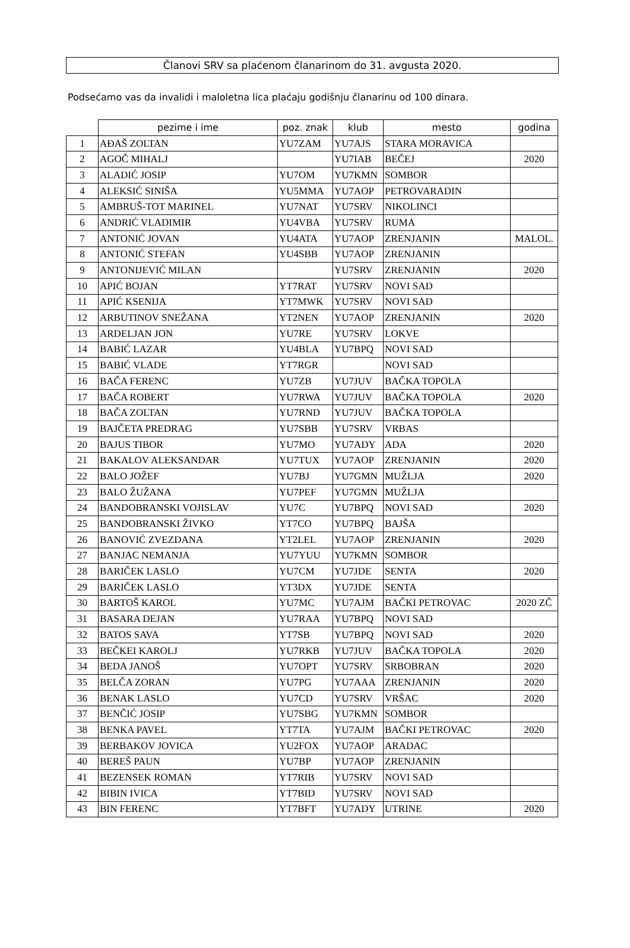Članovi SRV sa plaćenom članarinom do 31. avgusta 2020.
Podsećamo vas da invalidi i maloletna lica plaćaju godišnju članarinu od 100 dinara.
| | pezime i ime | poz. znak | klub | mesto | godina |
| --- | --- | --- | --- | --- | --- |
| 1 | AĐAŠ ZOLTAN | YU7ZAM | YU7AJS | STARA MORAVICA | |
| 2 | AGOČ MIHALJ | | YU7IAB | BEČEJ | 2020 |
| 3 | ALADIĆ JOSIP | YU7OM | YU7KMN | SOMBOR | |
| 4 | ALEKSIĆ SINIŠA | YU5MMA | YU7AOP | PETROVARADIN | |
| 5 | AMBRUŠ-TOT MARINEL | YU7NAT | YU7SRV | NIKOLINCI | |
| 6 | ANDRIĆ VLADIMIR | YU4VBA | YU7SRV | RUMA | |
| 7 | ANTONIĆ JOVAN | YU4ATA | YU7AOP | ZRENJANIN | MALOL. |
| 8 | ANTONIĆ STEFAN | YU4SBB | YU7AOP | ZRENJANIN | |
| 9 | ANTONIJEVIĆ MILAN | | YU7SRV | ZRENJANIN | 2020 |
| 10 | APIĆ BOJAN | YT7RAT | YU7SRV | NOVI SAD | |
| 11 | APIĆ KSENIJA | YT7MWK | YU7SRV | NOVI SAD | |
| 12 | ARBUTINOV SNEŽANA | YT2NEN | YU7AOP | ZRENJANIN | 2020 |
| 13 | ARDELJAN JON | YU7RE | YU7SRV | LOKVE | |
| 14 | BABIĆ LAZAR | YU4BLA | YU7BPQ | NOVI SAD | |
| 15 | BABIĆ VLADE | YT7RGR | | NOVI SAD | |
| 16 | BAČA FERENC | YU7ZB | YU7JUV | BAČKA TOPOLA | |
| 17 | BAČA ROBERT | YU7RWA | YU7JUV | BAČKA TOPOLA | 2020 |
| 18 | BAČA ZOLTAN | YU7RND | YU7JUV | BAČKA TOPOLA | |
| 19 | BAJČETA PREDRAG | YU7SBB | YU7SRV | VRBAS | |
| 20 | BAJUS TIBOR | YU7MO | YU7ADY | ADA | 2020 |
| 21 | BAKALOV ALEKSANDAR | YU7TUX | YU7AOP | ZRENJANIN | 2020 |
| 22 | BALO JOŽEF | YU7BJ | YU7GMN | MUŽLJA | 2020 |
| 23 | BALO ŽUŽANA | YU7PEF | YU7GMN | MUŽLJA | |
| 24 | BANDOBRANSKI VOJISLAV | YU7C | YU7BPQ | NOVI SAD | 2020 |
| 25 | BANDOBRANSKI ŽIVKO | YT7CO | YU7BPQ | BAJŠA | |
| 26 | BANOVIĆ ZVEZDANA | YT2LEL | YU7AOP | ZRENJANIN | 2020 |
| 27 | BANJAC NEMANJA | YU7YUU | YU7KMN | SOMBOR | |
| 28 | BARIČEK LASLO | YU7CM | YU7JDE | SENTA | 2020 |
| 29 | BARIČEK LASLO | YT3DX | YU7JDE | SENTA | |
| 30 | BARTOŠ KAROL | YU7MC | YU7AJM | BAČKI PETROVAC | 2020 ZČ |
| 31 | BASARA DEJAN | YU7RAA | YU7BPQ | NOVI SAD | |
| 32 | BATOS SAVA | YT7SB | YU7BPQ | NOVI SAD | 2020 |
| 33 | BEČKEI KAROLJ | YU7RKB | YU7JUV | BAČKA TOPOLA | 2020 |
| 34 | BEDA JANOŠ | YU7OPT | YU7SRV | SRBOBRAN | 2020 |
| 35 | BELČA ZORAN | YU7PG | YU7AAA | ZRENJANIN | 2020 |
| 36 | BENAK LASLO | YU7CD | YU7SRV | VRŠAC | 2020 |
| 37 | BENČIĆ JOSIP | YU7SBG | YU7KMN | SOMBOR | |
| 38 | BENKA PAVEL | YT7TA | YU7AJM | BAČKI PETROVAC | 2020 |
| 39 | BERBAKOV JOVICA | YU2FOX | YU7AOP | ARADAC | |
| 40 | BEREŠ PAUN | YU7BP | YU7AOP | ZRENJANIN | |
| 41 | BEZENSEK ROMAN | YT7RIB | YU7SRV | NOVI SAD | |
| 42 | BIBIN IVICA | YT7BID | YU7SRV | NOVI SAD | |
| 43 | BIN FERENC | YT7BFT | YU7ADY | UTRINE | 2020 |